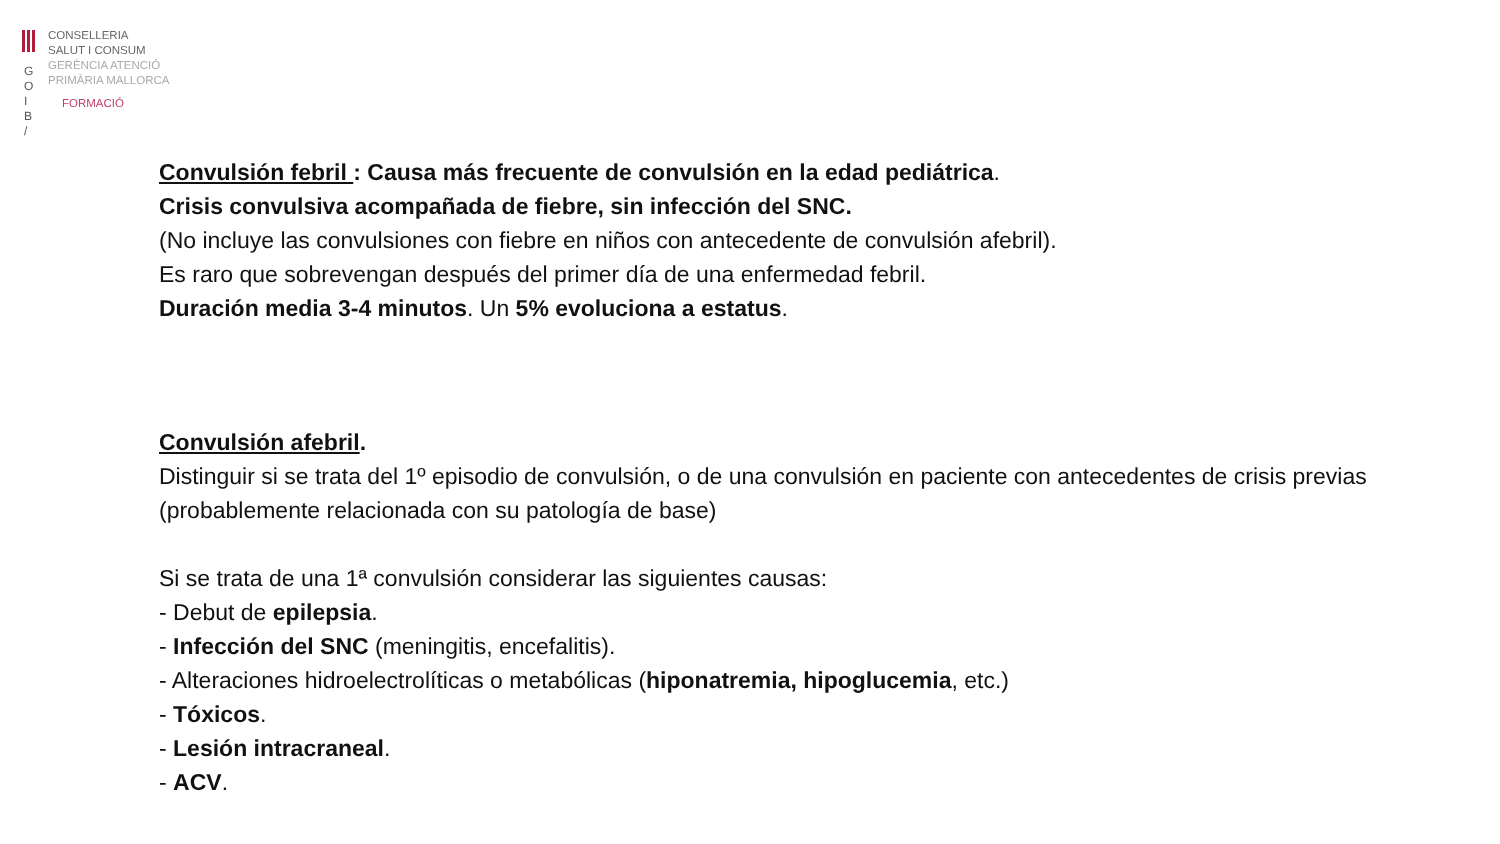G
O
I
B
/
CONSELLERIA
SALUT I CONSUM
GERÈNCIA ATENCIÓ
PRIMÀRIA MALLORCA
FORMACIÓ
Convulsión febril : Causa más frecuente de convulsión en la edad pediátrica.
Crisis convulsiva acompañada de fiebre, sin infección del SNC.
(No incluye las convulsiones con fiebre en niños con antecedente de convulsión afebril).
Es raro que sobrevengan después del primer día de una enfermedad febril.
Duración media 3-4 minutos. Un 5% evoluciona a estatus.
Convulsión afebril.
Distinguir si se trata del 1º episodio de convulsión, o de una convulsión en paciente con antecedentes de crisis previas (probablemente relacionada con su patología de base)
Si se trata de una 1ª convulsión considerar las siguientes causas:
- Debut de epilepsia.
- Infección del SNC (meningitis, encefalitis).
- Alteraciones hidroelectrolíticas o metabólicas (hiponatremia, hipoglucemia, etc.)
- Tóxicos.
- Lesión intracraneal.
- ACV.